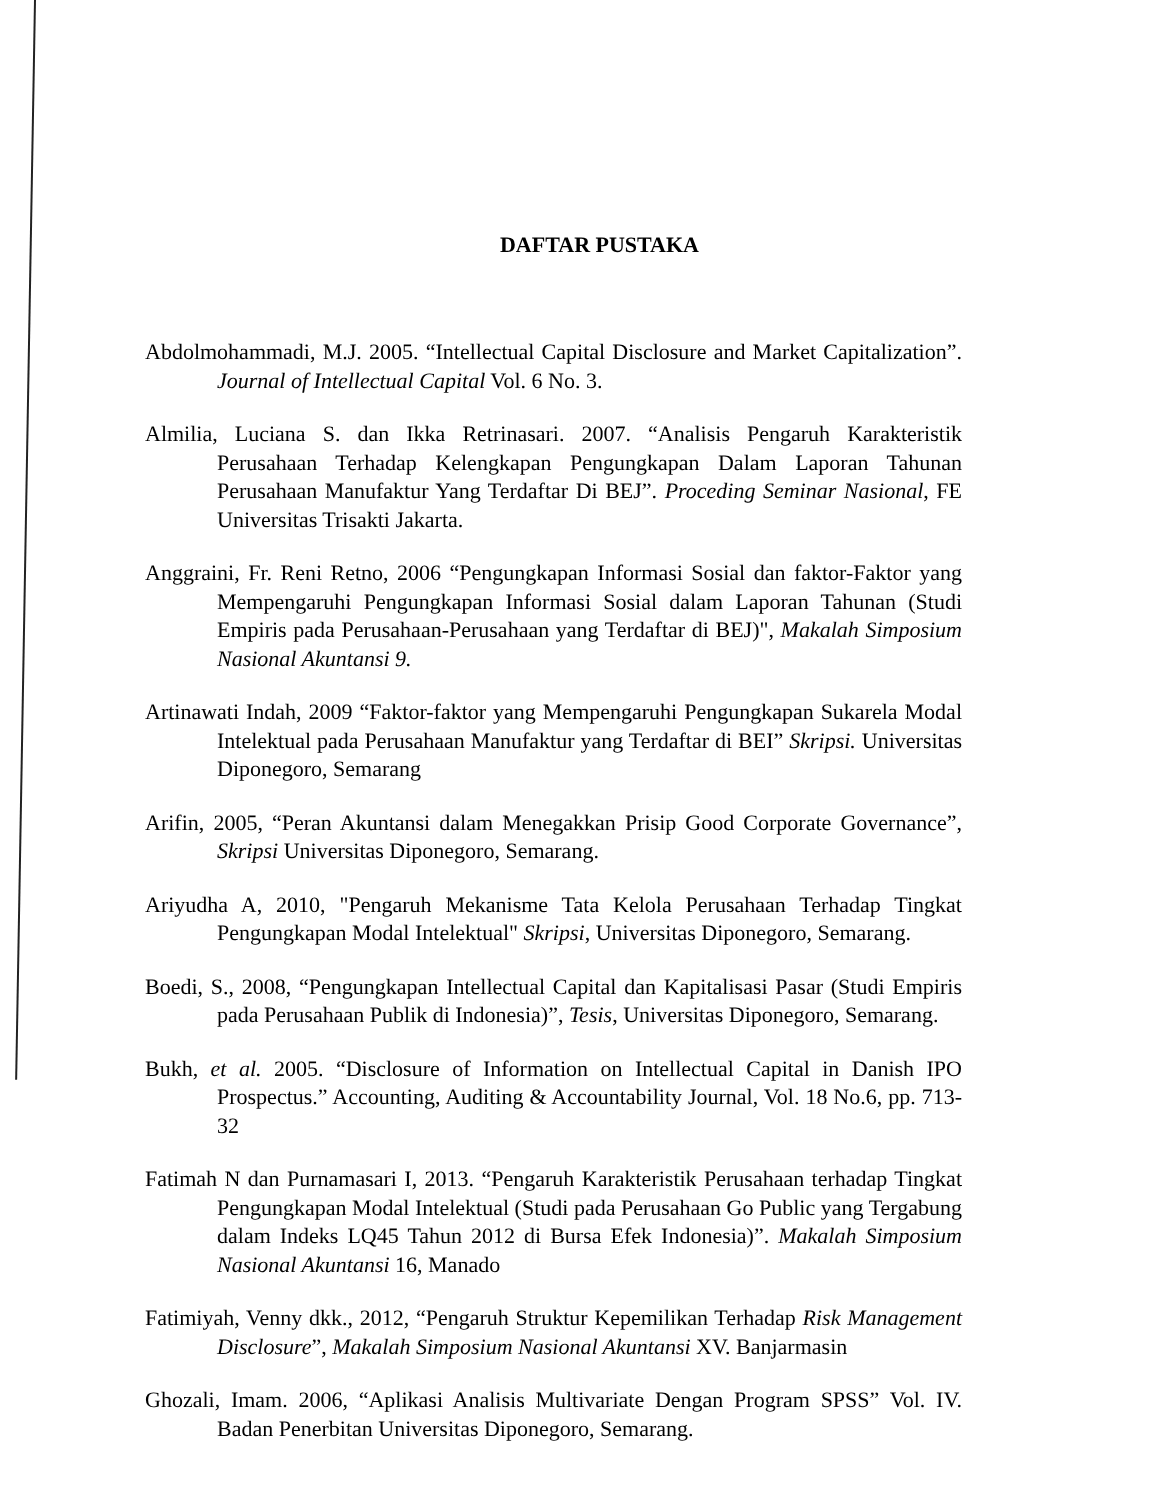DAFTAR PUSTAKA
Abdolmohammadi, M.J. 2005. “Intellectual Capital Disclosure and Market Capitalization”. Journal of Intellectual Capital Vol. 6 No. 3.
Almilia, Luciana S. dan Ikka Retrinasari. 2007. “Analisis Pengaruh Karakteristik Perusahaan Terhadap Kelengkapan Pengungkapan Dalam Laporan Tahunan Perusahaan Manufaktur Yang Terdaftar Di BEJ”. Proceding Seminar Nasional, FE Universitas Trisakti Jakarta.
Anggraini, Fr. Reni Retno, 2006 “Pengungkapan Informasi Sosial dan faktor-Faktor yang Mempengaruhi Pengungkapan Informasi Sosial dalam Laporan Tahunan (Studi Empiris pada Perusahaan-Perusahaan yang Terdaftar di BEJ)", Makalah Simposium Nasional Akuntansi 9.
Artinawati Indah, 2009 “Faktor-faktor yang Mempengaruhi Pengungkapan Sukarela Modal Intelektual pada Perusahaan Manufaktur yang Terdaftar di BEI” Skripsi. Universitas Diponegoro, Semarang
Arifin, 2005, “Peran Akuntansi dalam Menegakkan Prisip Good Corporate Governance”, Skripsi Universitas Diponegoro, Semarang.
Ariyudha A, 2010, "Pengaruh Mekanisme Tata Kelola Perusahaan Terhadap Tingkat Pengungkapan Modal Intelektual" Skripsi, Universitas Diponegoro, Semarang.
Boedi, S., 2008, “Pengungkapan Intellectual Capital dan Kapitalisasi Pasar (Studi Empiris pada Perusahaan Publik di Indonesia)”, Tesis, Universitas Diponegoro, Semarang.
Bukh, et al. 2005. “Disclosure of Information on Intellectual Capital in Danish IPO Prospectus.” Accounting, Auditing & Accountability Journal, Vol. 18 No.6, pp. 713-32
Fatimah N dan Purnamasari I, 2013. “Pengaruh Karakteristik Perusahaan terhadap Tingkat Pengungkapan Modal Intelektual (Studi pada Perusahaan Go Public yang Tergabung dalam Indeks LQ45 Tahun 2012 di Bursa Efek Indonesia)”. Makalah Simposium Nasional Akuntansi 16, Manado
Fatimiyah, Venny dkk., 2012, “Pengaruh Struktur Kepemilikan Terhadap Risk Management Disclosure”, Makalah Simposium Nasional Akuntansi XV. Banjarmasin
Ghozali, Imam. 2006, “Aplikasi Analisis Multivariate Dengan Program SPSS” Vol. IV. Badan Penerbitan Universitas Diponegoro, Semarang.